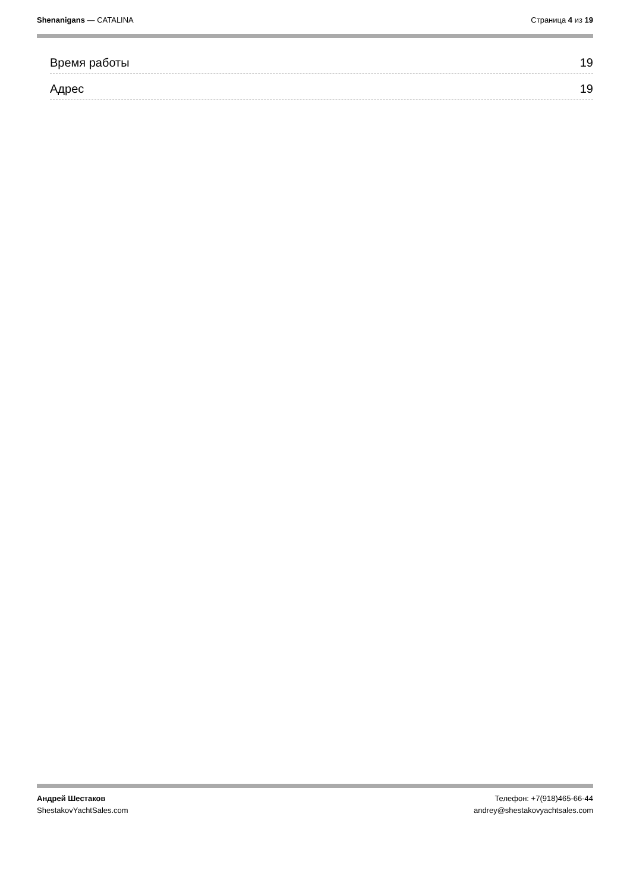Shenanigans — CATALINA Страница 4 из 19
Время работы 19
Адрес 19
Андрей Шестаков
ShestakovYachtSales.com
Телефон: +7(918)465-66-44
andrey@shestakovyachtsales.com